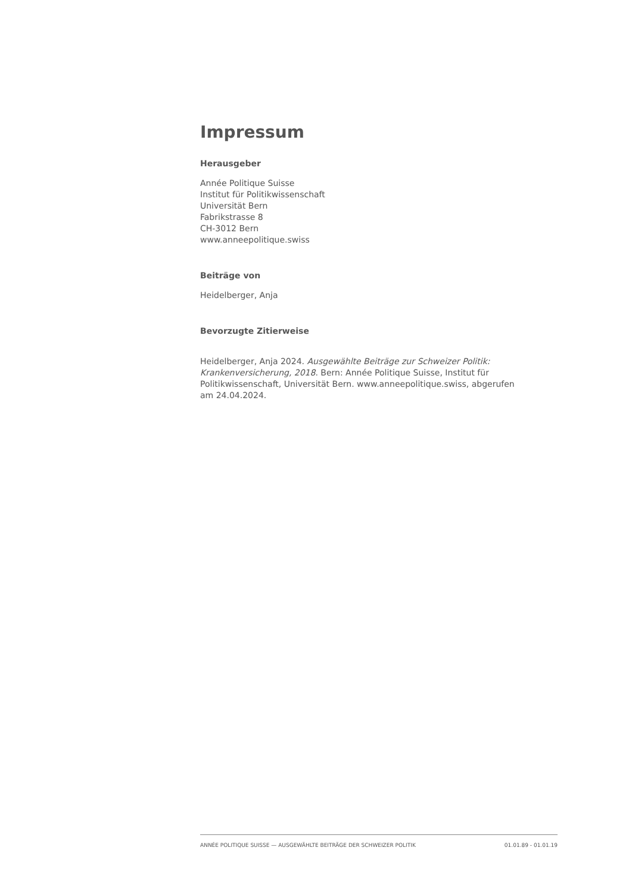Impressum
Herausgeber
Année Politique Suisse
Institut für Politikwissenschaft
Universität Bern
Fabrikstrasse 8
CH-3012 Bern
www.anneepolitique.swiss
Beiträge von
Heidelberger, Anja
Bevorzugte Zitierweise
Heidelberger, Anja 2024. Ausgewählte Beiträge zur Schweizer Politik: Krankenversicherung, 2018. Bern: Année Politique Suisse, Institut für Politikwissenschaft, Universität Bern. www.anneepolitique.swiss, abgerufen am 24.04.2024.
ANNÉE POLITIQUE SUISSE — AUSGEWÄHLTE BEITRÄGE DER SCHWEIZER POLITIK 01.01.89 - 01.01.19